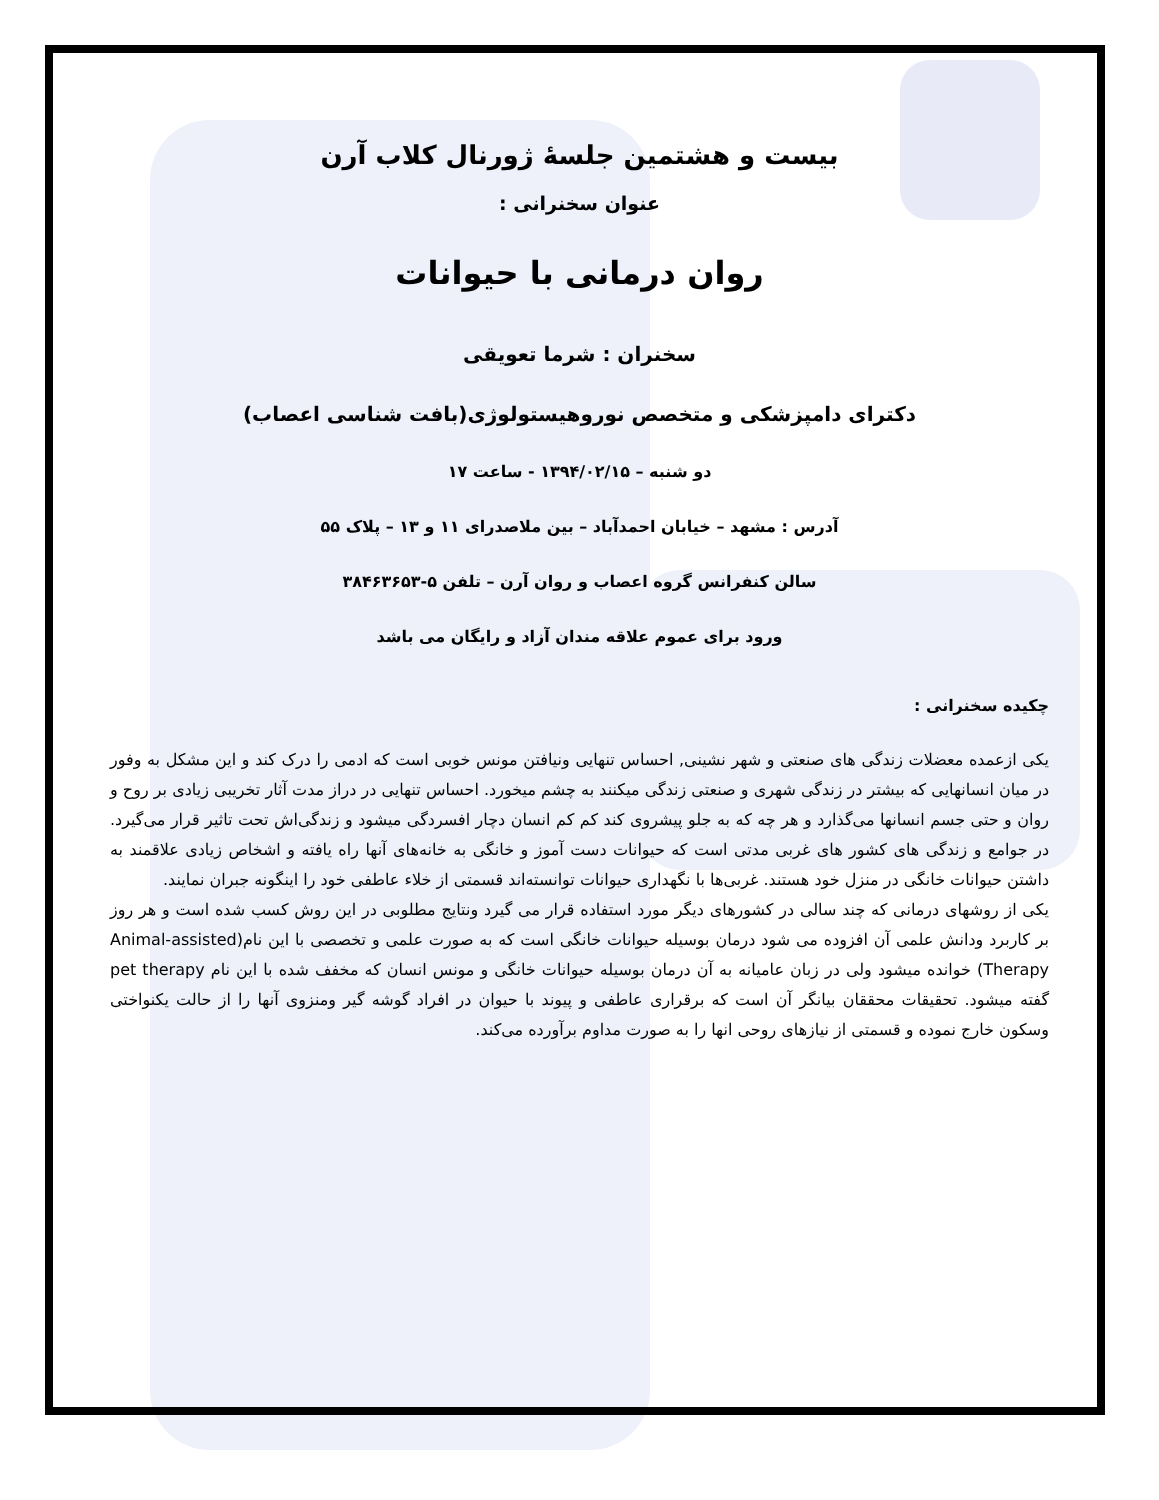بیست و هشتمین جلسهٔ ژورنال کلاب آرن
عنوان سخنرانی :
روان درمانی با حیوانات
سخنران : شرما تعویقی
دکترای دامپزشکی و متخصص نوروهیستولوژی(بافت شناسی اعصاب)
دو شنبه – ۱۳۹۴/۰۲/۱۵ - ساعت ۱۷
آدرس : مشهد – خیابان احمدآباد – بین ملاصدرای ۱۱ و ۱۳ – پلاک ۵۵
سالن کنفرانس گروه اعصاب و روان آرن – تلفن ۵-۳۸۴۶۳۶۵۳
ورود برای عموم علاقه مندان آزاد و رایگان می باشد
چکیده سخنرانی :
یکی ازعمده معضلات زندگی های صنعتی و شهر نشینی, احساس تنهایی ونیافتن مونس خوبی است که ادمی را درک کند و این مشکل به وفور در میان انسانهایی که بیشتر در زندگی شهری و صنعتی زندگی میکنند به چشم میخورد. احساس تنهایی در دراز مدت آثار تخریبی زیادی بر روح و روان و حتی جسم انسانها می‌گذارد و هر چه که به جلو پیشروی کند کم کم انسان دچار افسردگی میشود و زندگی‌اش تحت تاثیر قرار می‌گیرد. در جوامع و زندگی های کشور های غربی مدتی است که حیوانات دست آموز و خانگی به خانه‌های آنها راه یافته و اشخاص زیادی علاقمند به داشتن حیوانات خانگی در منزل خود هستند. غربی‌ها با نگهداری حیوانات توانسته‌اند قسمتی از خلاء عاطفی خود را اینگونه جبران نمایند.
یکی از روشهای درمانی که چند سالی در کشورهای دیگر مورد استفاده قرار می گیرد ونتایج مطلوبی در این روش کسب شده است و هر روز بر کاربرد ودانش علمی آن افزوده می شود درمان بوسیله حیوانات خانگی است که به صورت علمی و تخصصی با این نام(Animal-assisted Therapy) خوانده میشود ولی در زبان عامیانه به آن درمان بوسیله حیوانات خانگی و مونس انسان که مخفف شده با این نام pet therapy گفته میشود. تحقیقات محققان بیانگر آن است که برقراری عاطفی و پیوند با حیوان در افراد گوشه گیر ومنزوی آنها را از حالت یکنواختی وسکون خارج نموده و قسمتی از نیازهای روحی انها را به صورت مداوم برآورده می‌کند.